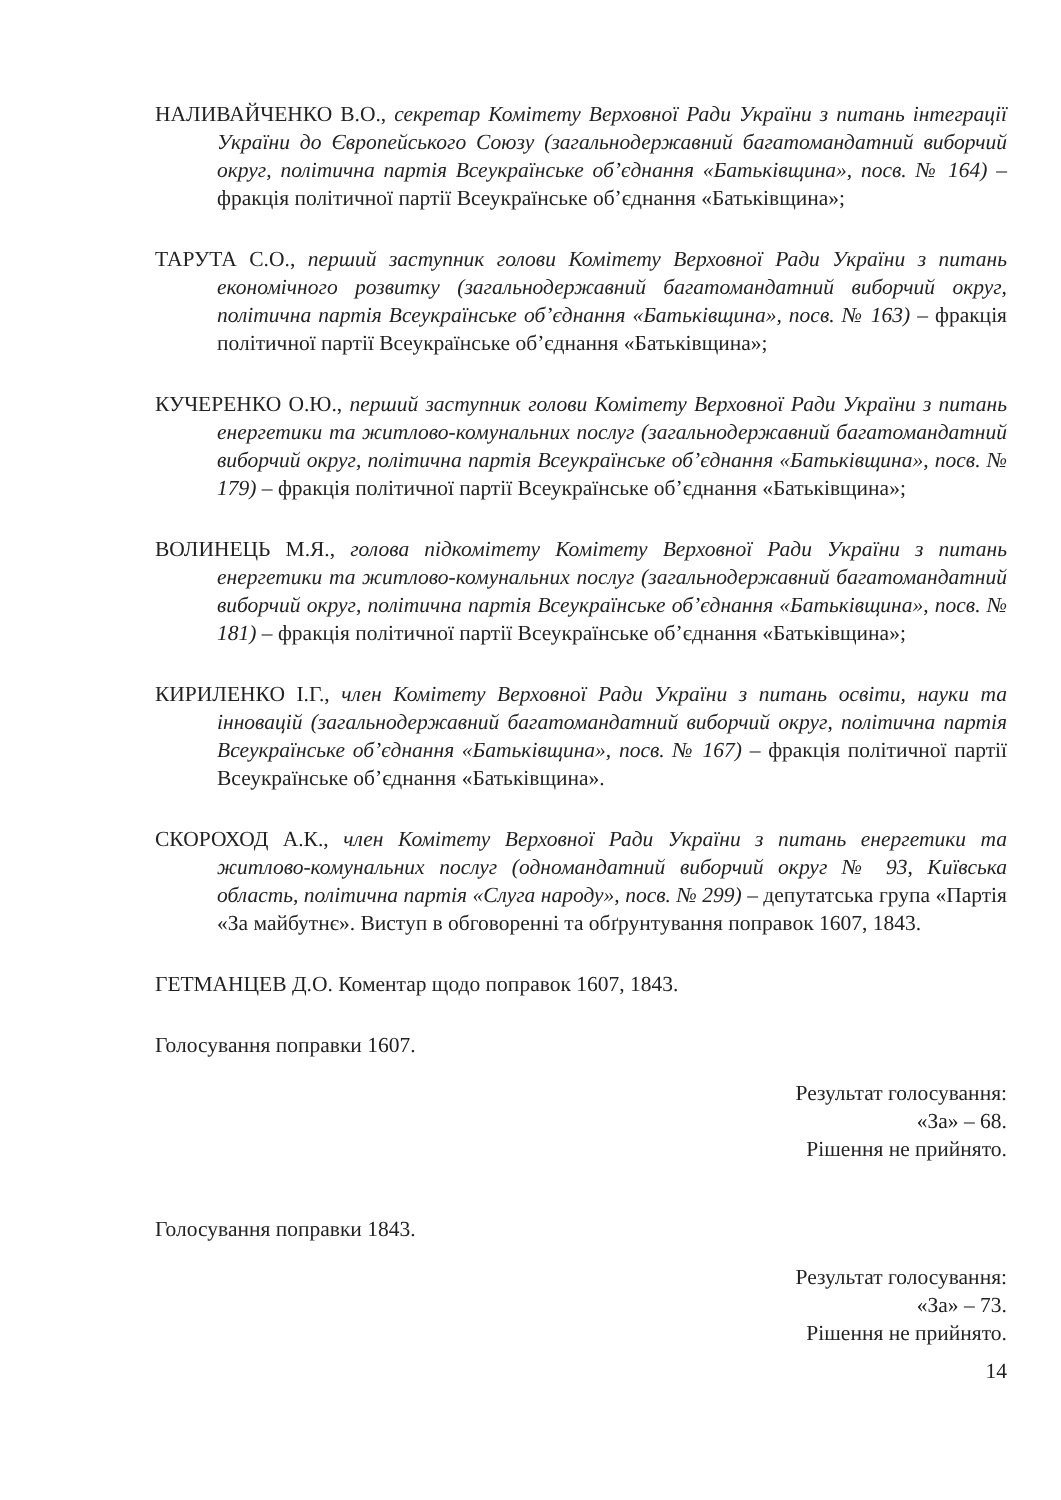НАЛИВАЙЧЕНКО В.О., секретар Комітету Верховної Ради України з питань інтеграції України до Європейського Союзу (загальнодержавний багатомандатний виборчий округ, політична партія Всеукраїнське об’єднання «Батьківщина», посв. № 164) – фракція політичної партії Всеукраїнське об’єднання «Батьківщина»;
ТАРУТА С.О., перший заступник голови Комітету Верховної Ради України з питань економічного розвитку (загальнодержавний багатомандатний виборчий округ, політична партія Всеукраїнське об’єднання «Батьківщина», посв. № 163) – фракція політичної партії Всеукраїнське об’єднання «Батьківщина»;
КУЧЕРЕНКО О.Ю., перший заступник голови Комітету Верховної Ради України з питань енергетики та житлово-комунальних послуг (загальнодержавний багатомандатний виборчий округ, політична партія Всеукраїнське об’єднання «Батьківщина», посв. № 179) – фракція політичної партії Всеукраїнське об’єднання «Батьківщина»;
ВОЛИНЕЦЬ М.Я., голова підкомітету Комітету Верховної Ради України з питань енергетики та житлово-комунальних послуг (загальнодержавний багатомандатний виборчий округ, політична партія Всеукраїнське об’єднання «Батьківщина», посв. № 181) – фракція політичної партії Всеукраїнське об’єднання «Батьківщина»;
КИРИЛЕНКО І.Г., член Комітету Верховної Ради України з питань освіти, науки та інновацій (загальнодержавний багатомандатний виборчий округ, політична партія Всеукраїнське об’єднання «Батьківщина», посв. № 167) – фракція політичної партії Всеукраїнське об’єднання «Батьківщина».
СКОРОХОД А.К., член Комітету Верховної Ради України з питань енергетики та житлово-комунальних послуг (одномандатний виборчий округ № 93, Київська область, політична партія «Слуга народу», посв. № 299) – депутатська група «Партія «За майбутнє». Виступ в обговоренні та обґрунтування поправок 1607, 1843.
ГЕТМАНЦЕВ Д.О. Коментар щодо поправок 1607, 1843.
Голосування поправки 1607.
Результат голосування:
«За» – 68.
Рішення не прийнято.
Голосування поправки 1843.
Результат голосування:
«За» – 73.
Рішення не прийнято.
14